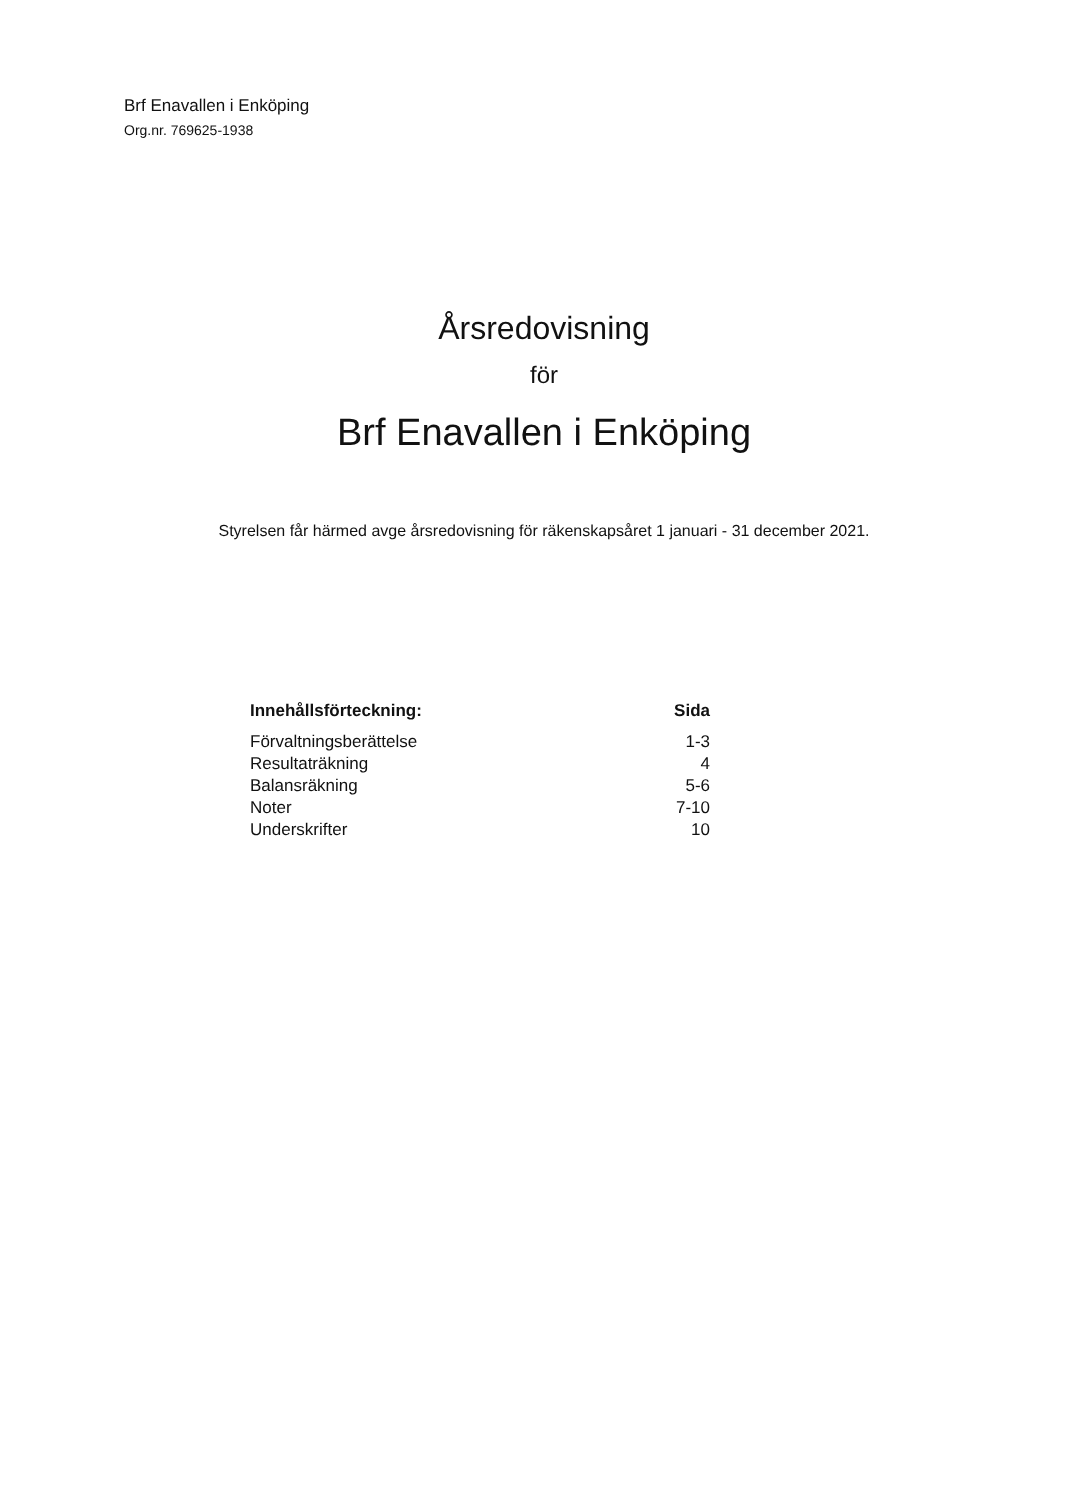Brf Enavallen i Enköping
Org.nr. 769625-1938
Årsredovisning
för
Brf Enavallen i Enköping
Styrelsen får härmed avge årsredovisning för räkenskapsåret 1 januari - 31 december 2021.
| Innehållsförteckning: | Sida |
| --- | --- |
| Förvaltningsberättelse | 1-3 |
| Resultaträkning | 4 |
| Balansräkning | 5-6 |
| Noter | 7-10 |
| Underskrifter | 10 |